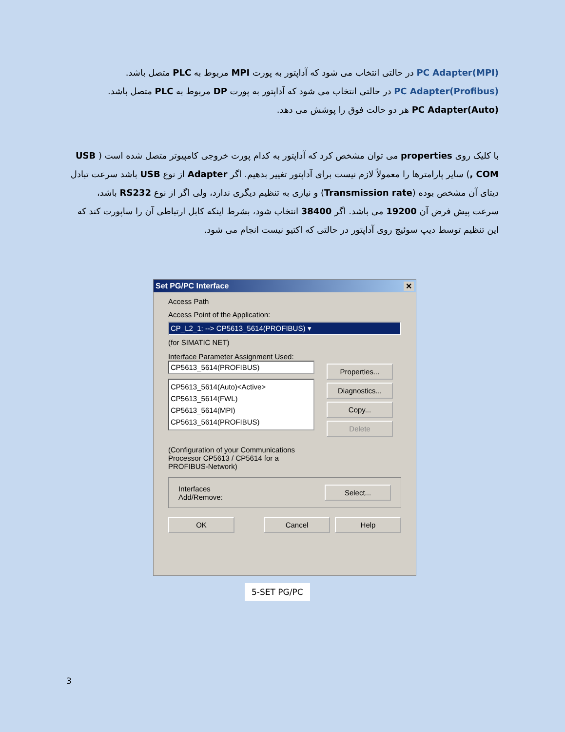PC Adapter(MPI) در حالتی انتخاب می شود که آداپتور به پورت MPI مربوط به PLC متصل باشد.
PC Adapter(Profibus) در حالتی انتخاب می شود که آداپتور به پورت DP مربوط به PLC متصل باشد.
PC Adapter(Auto) هر دو حالت فوق را پوشش می دهد.
با کلیک روی properties می توان مشخص کرد که آداپتور به کدام پورت خروجی کامپیوتر متصل شده است ( USB , COM) سایر پارامترها را معمولاً لازم نیست برای آداپتور تغییر بدهیم. اگر Adapter از نوع USB باشد سرعت تبادل دیتای آن مشخص بوده (Transmission rate) و نیازی به تنظیم دیگری ندارد، ولی اگر از نوع RS232 باشد، سرعت پیش فرض آن 19200 می باشد. اگر 38400 انتخاب شود، بشرط اینکه کابل ارتباطی آن را ساپورت کند که این تنظیم توسط دیپ سوئیچ روی آداپتور در حالتی که اکتیو نیست انجام می شود.
Set PG/PC Interface ✕
Access Path
Access Point of the Application:
CP_L2_1: --> CP5613_5614(PROFIBUS) ▾
(for SIMATIC NET)
Interface Parameter Assignment Used:
CP5613_5614(PROFIBUS)
CP5613_5614(Auto)<Active>
CP5613_5614(FWL)
CP5613_5614(MPI)
CP5613_5614(PROFIBUS)
Properties...
Diagnostics...
Copy...
Delete
(Configuration of your Communications
Processor CP5613 / CP5614 for a
PROFIBUS-Network)
Interfaces
Add/Remove:
Select...
OK Cancel Help
5-SET PG/PC
3